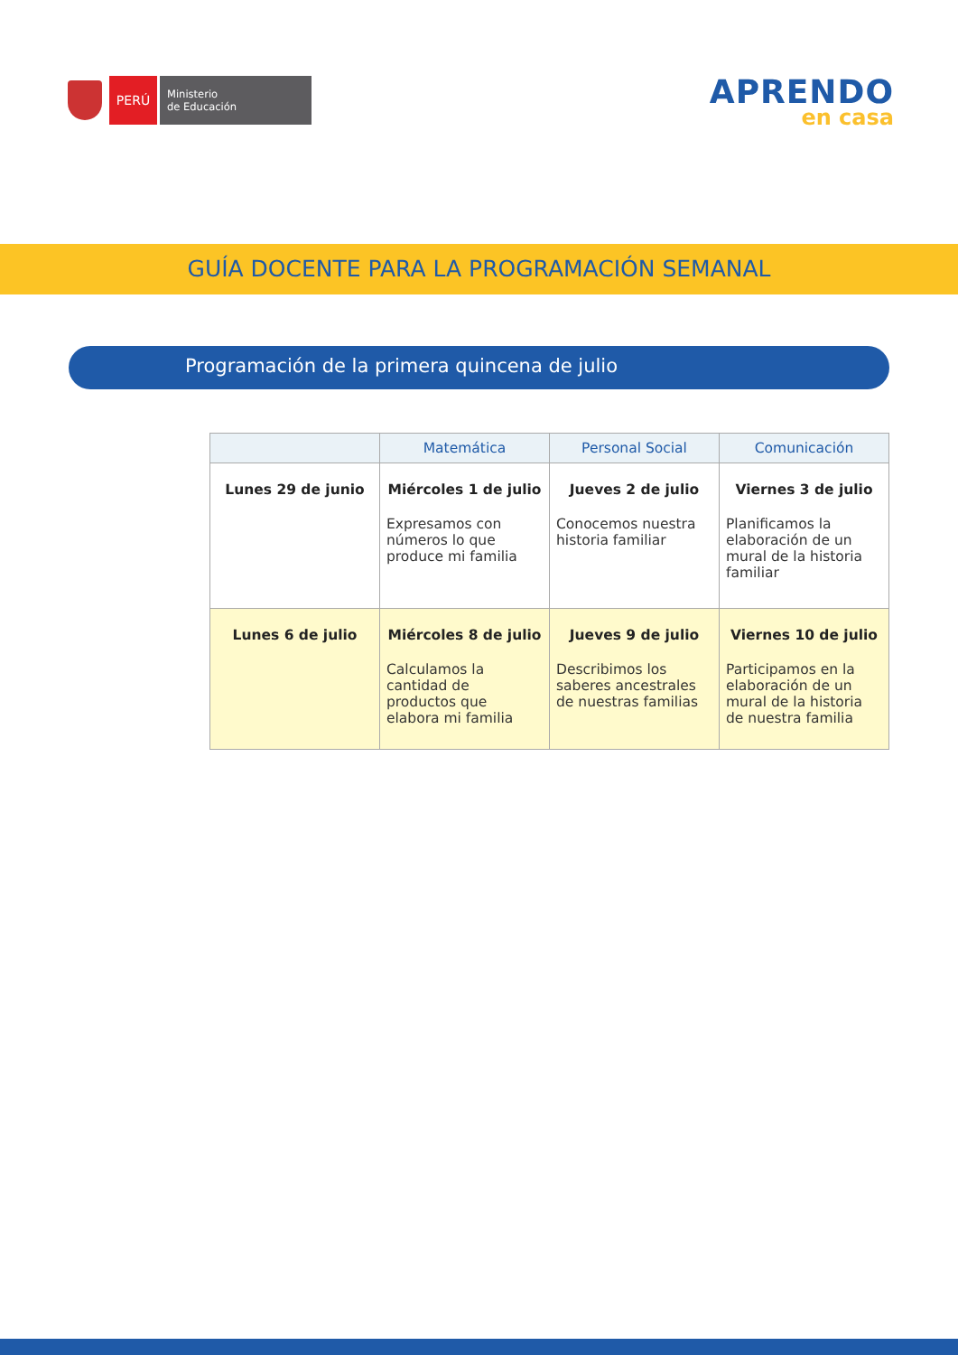PERÚ
Ministerio
de Educación
APRENDO
en casa
GUÍA DOCENTE PARA LA PROGRAMACIÓN SEMANAL
Programación de la primera quincena de julio
| | Matemática | Personal Social | Comunicación |
| --- | --- | --- | --- |
| Lunes 29 de junio | Miércoles 1 de julio Expresamos con números lo que produce mi familia | Jueves 2 de julio Conocemos nuestra historia familiar | Viernes 3 de julio Planificamos la elaboración de un mural de la historia familiar |
| Lunes 6 de julio | Miércoles 8 de julio Calculamos la cantidad de productos que elabora mi familia | Jueves 9 de julio Describimos los saberes ancestrales de nuestras familias | Viernes 10 de julio Participamos en la elaboración de un mural de la historia de nuestra familia |